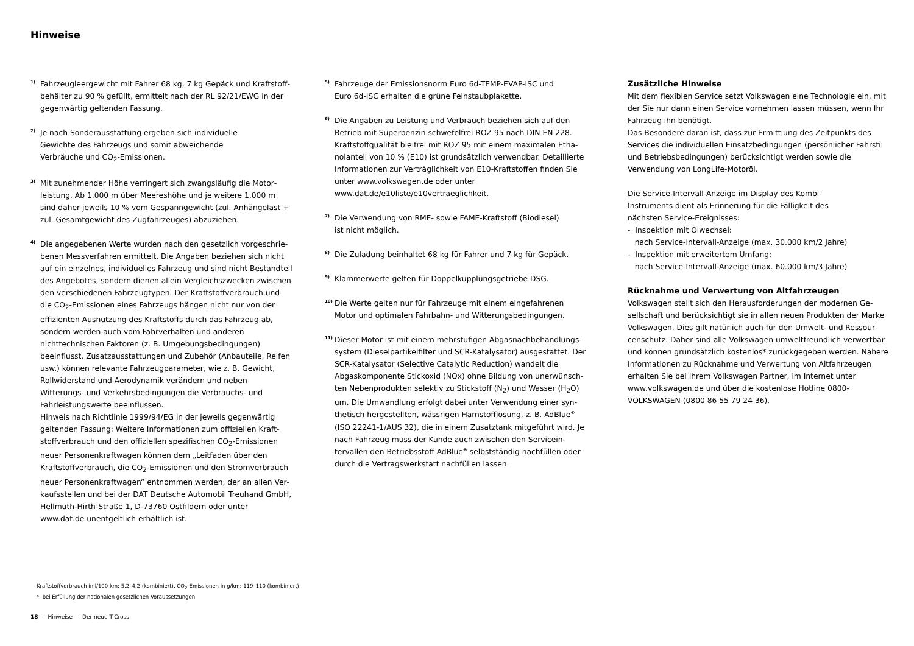Hinweise
<sup>1)</sup>
Fahrzeugleergewicht mit Fahrer 68 kg, 7 kg Gepäck und Kraftstoff­behälter zu 90 % gefüllt, ermittelt nach der RL 92/21/EWG in der gegenwärtig geltenden Fassung.
<sup>2)</sup>
Je nach Sonderausstattung ergeben sich individuelle
Gewichte des Fahrzeugs und somit abweichende
Verbräuche und CO<sub>2</sub>-Emissionen.
<sup>3)</sup>
Mit zunehmender Höhe verringert sich zwangsläufig die Motor­leistung. Ab 1.000 m über Meereshöhe und je weitere 1.000 m sind daher jeweils 10 % vom Gespanngewicht (zul. Anhängelast + zul. Gesamtgewicht des Zugfahrzeuges) abzuziehen.
<sup>4)</sup>
Die angegebenen Werte wurden nach den gesetzlich vorgeschrie­benen Messverfahren ermittelt. Die Angaben beziehen sich nicht auf ein einzelnes, individuelles Fahrzeug und sind nicht Bestandteil des Angebotes, sondern dienen allein Vergleichszwecken zwischen den verschiedenen Fahrzeugtypen. Der Kraftstoffverbrauch und die CO<sub>2</sub>-Emissionen eines Fahrzeugs hängen nicht nur von der effizi­enten Ausnutzung des Kraftstoffs durch das Fahrzeug ab, sondern werden auch vom Fahrverhalten und anderen nichttechnischen Faktoren (z. B. Umgebungsbedingungen) beeinflusst. Zusatzaus­stattungen und Zubehör (Anbauteile, Reifen usw.) können relevante Fahrzeugparameter, wie z. B. Gewicht, Rollwiderstand und Aerody­namik verändern und neben Witterungs- und Verkehrsbedingungen die Verbrauchs- und Fahrleistungswerte beeinflussen.
Hinweis nach Richtlinie 1999/94/EG in der jeweils gegenwärtig geltenden Fassung: Weitere Informationen zum offiziellen Kraft­stoffverbrauch und den offiziellen spezifischen CO<sub>2</sub>-Emissionen neuer Personenkraftwagen können dem „Leitfaden über den Kraftstoffverbrauch, die CO<sub>2</sub>-Emissionen und den Stromverbrauch neuer Personenkraftwagen“ entnommen werden, der an allen Ver­kaufsstellen und bei der DAT Deutsche Automobil Treuhand GmbH, Hellmuth-Hirth-Straße 1, D-73760 Ostfildern oder unter www.dat.de unentgeltlich erhältlich ist.
<sup>5)</sup>
Fahrzeuge der Emissionsnorm Euro 6d-TEMP-EVAP-ISC und
Euro 6d-ISC erhalten die grüne Feinstaubplakette.
<sup>6)</sup>
Die Angaben zu Leistung und Verbrauch beziehen sich auf den Betrieb mit Superbenzin schwefelfrei ROZ 95 nach DIN EN 228. Kraftstoffqualität bleifrei mit ROZ 95 mit einem maximalen Etha­nolanteil von 10 % (E10) ist grundsätzlich verwendbar. Detaillierte Informationen zur Verträglichkeit von E10-Kraftstoffen finden Sie unter www.volkswagen.de oder unter
www.dat.de/e10liste/e10vertraeglichkeit.
<sup>7)</sup>
Die Verwendung von RME- sowie FAME-Kraftstoff (Biodiesel)
ist nicht möglich.
<sup>8)</sup>
Die Zuladung beinhaltet 68 kg für Fahrer und 7 kg für Gepäck.
<sup>9)</sup>
Klammerwerte gelten für Doppelkupplungsgetriebe DSG.
<sup>10)</sup>
Die Werte gelten nur für Fahrzeuge mit einem eingefahrenen Motor und optimalen Fahrbahn- und Witterungsbedingungen.
<sup>11)</sup>
Dieser Motor ist mit einem mehrstufigen Abgasnachbehandlungs­system (Dieselpartikelfilter und SCR-Katalysator) ausgestattet. Der SCR-Katalysator (Selective Catalytic Reduction) wandelt die Abgaskomponente Stickoxid (NOx) ohne Bildung von unerwünsch­ten Nebenprodukten selektiv zu Stickstoff (N<sub>2</sub>) und Wasser (H<sub>2</sub>O) um. Die Umwandlung erfolgt dabei unter Verwendung einer syn­thetisch hergestellten, wässrigen Harnstofflösung, z. B. AdBlue<sup>®</sup> (ISO 22241-1/AUS 32), die in einem Zusatztank mitgeführt wird. Je nach Fahrzeug muss der Kunde auch zwischen den Servicein­tervallen den Betriebsstoff AdBlue<sup>®</sup> selbstständig nachfüllen oder durch die Vertragswerkstatt nachfüllen lassen.
Zusätzliche Hinweise
Mit dem flexiblen Service setzt Volkswagen eine Technologie ein, mit der Sie nur dann einen Service vornehmen lassen müssen, wenn Ihr Fahrzeug ihn benötigt.
Das Besondere daran ist, dass zur Ermittlung des Zeitpunkts des Services die individuellen Einsatzbedingungen (persönlicher Fahrstil und Betriebsbedingungen) berücksichtigt werden sowie die Verwendung von LongLife-Motoröl.
Die Service-Intervall-Anzeige im Display des Kombi-
Instruments dient als Erinnerung für die Fälligkeit des
nächsten Service-Ereignisses:
- Inspektion mit Ölwechsel:
nach Service-Intervall-Anzeige (max. 30.000 km/2 Jahre)
- Inspektion mit erweitertem Umfang:
nach Service-Intervall-Anzeige (max. 60.000 km/3 Jahre)
Rücknahme und Verwertung von Altfahrzeugen
Volkswagen stellt sich den Herausforderungen der modernen Ge­sellschaft und berücksichtigt sie in allen neuen Produkten der Marke Volkswagen. Dies gilt natürlich auch für den Umwelt- und Ressour­censchutz. Daher sind alle Volkswagen umweltfreundlich verwertbar und können grundsätzlich kostenlos* zurückgegeben werden. Nähere Informationen zu Rücknahme und Verwertung von Altfahrzeu­gen erhalten Sie bei Ihrem Volkswagen Partner, im Internet unter www.volkswagen.de und über die kostenlose Hotline 0800-VOLKSWAGEN (0800 86 55 79 24 36).
Kraftstoffverbrauch in l/100 km: 5,2–4,2 (kombiniert), CO<sub>2</sub>-Emissionen in g/km: 119–110 (kombiniert)
* bei Erfüllung der nationalen gesetzlichen Voraussetzungen
18 – Hinweise – Der neue T-Cross